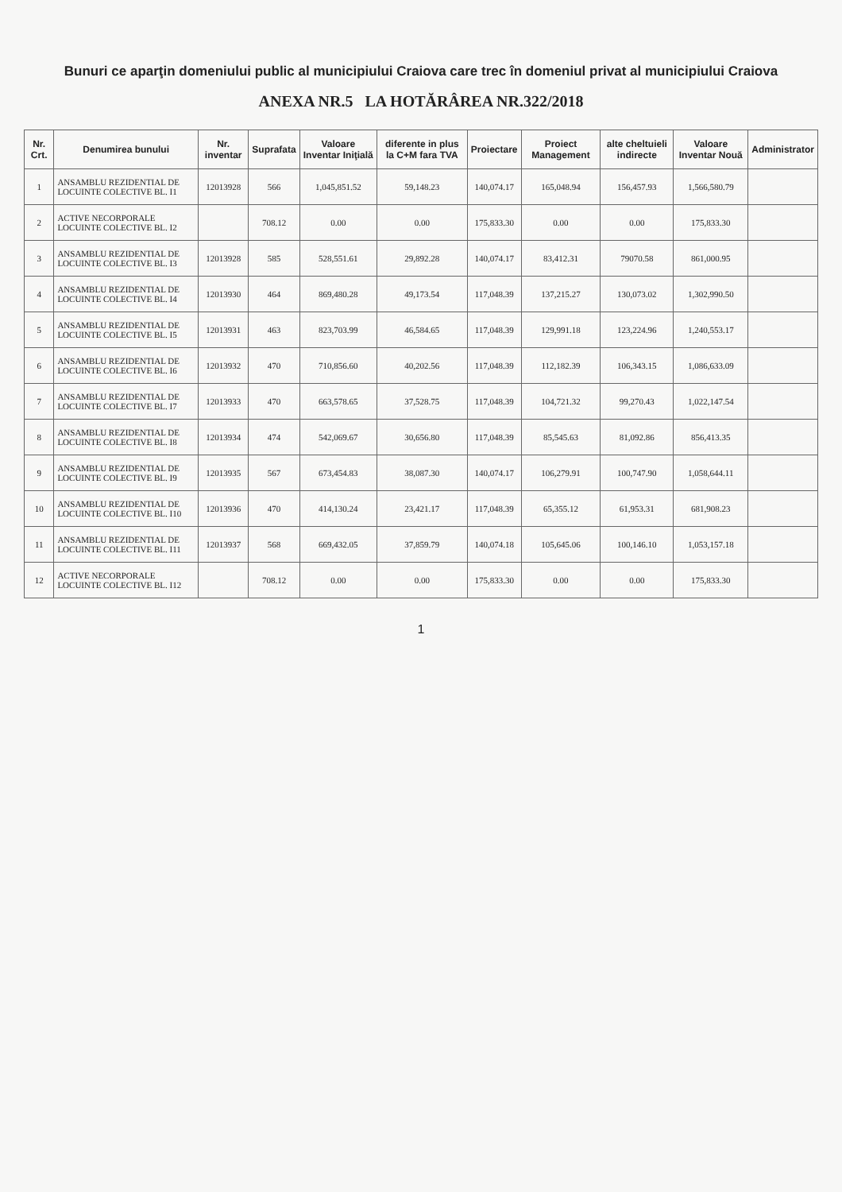Bunuri ce aparţin domeniului public al municipiului Craiova care trec în domeniul privat al municipiului Craiova
ANEXA NR.5 LA HOTĂRÂREA NR.322/2018
| Nr. Crt. | Denumirea bunului | Nr. inventar | Suprafata | Valoare Inventar Iniţială | diferente in plus la C+M fara TVA | Proiectare | Proiect Management | alte cheltuieli indirecte | Valoare Inventar Nouă | Administrator |
| --- | --- | --- | --- | --- | --- | --- | --- | --- | --- | --- |
| 1 | ANSAMBLU REZIDENTIAL DE LOCUINTE COLECTIVE BL. I1 | 12013928 | 566 | 1,045,851.52 | 59,148.23 | 140,074.17 | 165,048.94 | 156,457.93 | 1,566,580.79 | |
| 2 | ACTIVE NECORPORALE LOCUINTE COLECTIVE BL. I2 | | 708.12 | 0.00 | 0.00 | 175,833.30 | 0.00 | 0.00 | 175,833.30 | |
| 3 | ANSAMBLU REZIDENTIAL DE LOCUINTE COLECTIVE BL. I3 | 12013928 | 585 | 528,551.61 | 29,892.28 | 140,074.17 | 83,412.31 | 79070.58 | 861,000.95 | |
| 4 | ANSAMBLU REZIDENTIAL DE LOCUINTE COLECTIVE BL. I4 | 12013930 | 464 | 869,480.28 | 49,173.54 | 117,048.39 | 137,215.27 | 130,073.02 | 1,302,990.50 | |
| 5 | ANSAMBLU REZIDENTIAL DE LOCUINTE COLECTIVE BL. I5 | 12013931 | 463 | 823,703.99 | 46,584.65 | 117,048.39 | 129,991.18 | 123,224.96 | 1,240,553.17 | |
| 6 | ANSAMBLU REZIDENTIAL DE LOCUINTE COLECTIVE BL. I6 | 12013932 | 470 | 710,856.60 | 40,202.56 | 117,048.39 | 112,182.39 | 106,343.15 | 1,086,633.09 | |
| 7 | ANSAMBLU REZIDENTIAL DE LOCUINTE COLECTIVE BL. I7 | 12013933 | 470 | 663,578.65 | 37,528.75 | 117,048.39 | 104,721.32 | 99,270.43 | 1,022,147.54 | |
| 8 | ANSAMBLU REZIDENTIAL DE LOCUINTE COLECTIVE BL. I8 | 12013934 | 474 | 542,069.67 | 30,656.80 | 117,048.39 | 85,545.63 | 81,092.86 | 856,413.35 | |
| 9 | ANSAMBLU REZIDENTIAL DE LOCUINTE COLECTIVE BL. I9 | 12013935 | 567 | 673,454.83 | 38,087.30 | 140,074.17 | 106,279.91 | 100,747.90 | 1,058,644.11 | |
| 10 | ANSAMBLU REZIDENTIAL DE LOCUINTE COLECTIVE BL. I10 | 12013936 | 470 | 414,130.24 | 23,421.17 | 117,048.39 | 65,355.12 | 61,953.31 | 681,908.23 | |
| 11 | ANSAMBLU REZIDENTIAL DE LOCUINTE COLECTIVE BL. I11 | 12013937 | 568 | 669,432.05 | 37,859.79 | 140,074.18 | 105,645.06 | 100,146.10 | 1,053,157.18 | |
| 12 | ACTIVE NECORPORALE LOCUINTE COLECTIVE BL. I12 | | 708.12 | 0.00 | 0.00 | 175,833.30 | 0.00 | 0.00 | 175,833.30 | |
1